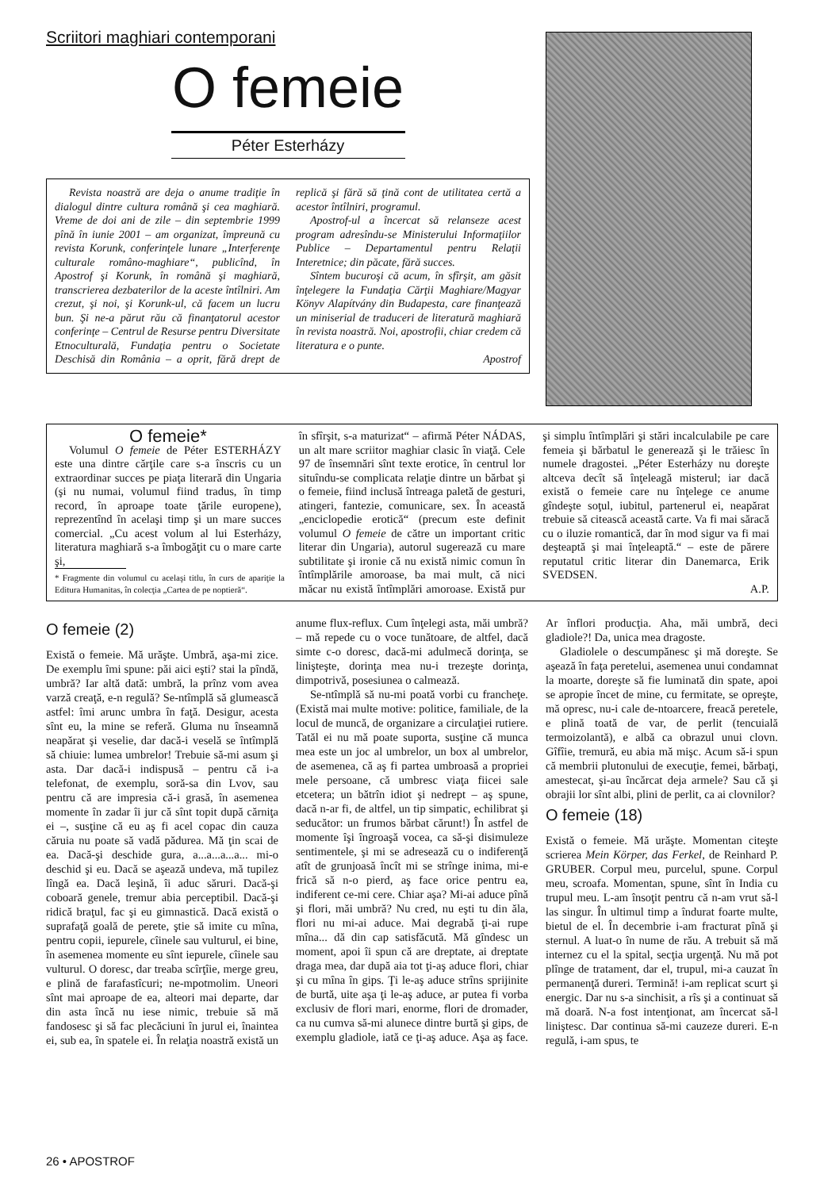Scriitori maghiari contemporani
O femeie
Péter Esterházy
Revista noastră are deja o anume tradiţie în dialogul dintre cultura română şi cea maghiară. Vreme de doi ani de zile – din septembrie 1999 pînă în iunie 2001 – am organizat, împreună cu revista Korunk, conferinţele lunare „Interferenţe culturale româno-maghiare“, publicînd, în Apostrof şi Korunk, în română şi maghiară, transcrierea dezbaterilor de la aceste întîlniri. Am crezut, şi noi, şi Korunk-ul, că facem un lucru bun. Şi ne-a părut rău că finanţatorul acestor conferinţe – Centrul de Resurse pentru Diversitate Etnoculturală, Fundaţia pentru o Societate Deschisă din România – a oprit, fără drept de replică şi fără să ţină cont de utilitatea certă a acestor întîlniri, programul.
Apostrof-ul a încercat să relanseze acest program adresîndu-se Ministerului Informaţiilor Publice – Departamentul pentru Relaţii Interetnice; din păcate, fără succes.
Sîntem bucuroşi că acum, în sfîrşit, am găsit înţelegere la Fundaţia Cărţii Maghiare/Magyar Könyv Alapítvány din Budapesta, care finanţează un miniserial de traduceri de literatură maghiară în revista noastră. Noi, apostrofii, chiar credem că literatura e o punte.
Apostrof
O femeie*
Volumul O femeie de Péter ESTERHÁZY este una dintre cărţile care s-a înscris cu un extraordinar succes pe piaţa literară din Ungaria (şi nu numai, volumul fiind tradus, în timp record, în aproape toate ţările europene), reprezentînd în acelaşi timp şi un mare succes comercial. „Cu acest volum al lui Esterházy, literatura maghiară s-a îmbogăţit cu o mare carte şi,
* Fragmente din volumul cu acelaşi titlu, în curs de apariţie la Editura Humanitas, în colecţia „Cartea de pe noptieră“.
în sfîrşit, s-a maturizat“ – afirmă Péter NÁDAS, un alt mare scriitor maghiar clasic în viaţă. Cele 97 de însemnări sînt texte erotice, în centrul lor situîndu-se complicata relaţie dintre un bărbat şi o femeie, fiind inclusă întreaga paletă de gesturi, atingeri, fantezie, comunicare, sex. În această „enciclopedie erotică“ (precum este definit volumul O femeie de către un important critic literar din Ungaria), autorul sugerează cu mare subtilitate şi ironie că nu există nimic comun în întîmplările amoroase, ba mai mult, că nici măcar nu există întîmplări amoroase. Există pur şi simplu întîmplări şi stări incalculabile pe care femeia şi bărbatul le generează şi le trăiesc în numele dragostei. „Péter Esterházy nu doreşte altceva decît să înţeleagă misterul; iar dacă există o femeie care nu înţelege ce anume gîndeşte soţul, iubitul, partenerul ei, neapărat trebuie să citească această carte. Va fi mai săracă cu o iluzie romantică, dar în mod sigur va fi mai deşteaptă şi mai înţeleaptă.“ – este de părere reputatul critic literar din Danemarca, Erik SVEDSEN.
A.P.
O femeie (2)
Există o femeie. Mă urăşte. Umbră, aşa-mi zice. De exemplu îmi spune: păi aici eşti? stai la pîndă, umbră? Iar altă dată: umbră, la prînz vom avea varză creaţă, e-n regulă? Se-ntîmplă să glumească astfel: îmi arunc umbra în faţă. Desigur, acesta sînt eu, la mine se referă. Gluma nu înseamnă neapărat şi veselie, dar dacă-i veselă se întîmplă să chiuie: lumea umbrelor! Trebuie să-mi asum şi asta. Dar dacă-i indispusă – pentru că i-a telefonat, de exemplu, soră-sa din Lvov, sau pentru că are impresia că-i grasă, în asemenea momente în zadar îi jur că sînt topit după cărniţa ei –, susţine că eu aş fi acel copac din cauza căruia nu poate să vadă pădurea. Mă ţin scai de ea. Dacă-şi deschide gura, a...a...a...a... mi-o deschid şi eu. Dacă se aşează undeva, mă tupilez lîngă ea. Dacă leşină, îi aduc săruri. Dacă-şi coboară genele, tremur abia perceptibil. Dacă-şi ridică braţul, fac şi eu gimnastică. Dacă există o suprafaţă goală de perete, ştie să imite cu mîna, pentru copii, iepurele, cîinele sau vulturul, ei bine, în asemenea momente eu sînt iepurele, cîinele sau vulturul. O doresc, dar treaba scîrţîie, merge greu, e plină de farafastîcuri; ne-mpotmolim. Uneori sînt mai aproape de ea, alteori mai departe, dar din asta încă nu iese nimic, trebuie să mă fandosesc şi să fac plecăciuni în jurul ei, înaintea ei, sub ea, în spatele ei. În relaţia noastră există un anume flux-reflux. Cum înţelegi asta, măi umbră? – mă repede cu o voce tunătoare, de altfel, dacă simte c-o doresc, dacă-mi adulmecă dorinţa, se linişteşte, dorinţa mea nu-i trezeşte dorinţa, dimpotrivă, posesiunea o calmează.
Se-ntîmplă să nu-mi poată vorbi cu francheţe. (Există mai multe motive: politice, familiale, de la locul de muncă, de organizare a circulaţiei rutiere. Tatăl ei nu mă poate suporta, susţine că munca mea este un joc al umbrelor, un box al umbrelor, de asemenea, că aş fi partea umbroasă a propriei mele persoane, că umbresc viaţa fiicei sale etcetera; un bătrîn idiot şi nedrept – aş spune, dacă n-ar fi, de altfel, un tip simpatic, echilibrat şi seducător: un frumos bărbat cărunt!) În astfel de momente îşi îngroaşă vocea, ca să-şi disimuleze sentimentele, şi mi se adresează cu o indiferenţă atît de grunjoasă încît mi se strînge inima, mi-e frică să n-o pierd, aş face orice pentru ea, indiferent ce-mi cere. Chiar aşa? Mi-ai aduce pînă şi flori, măi umbră? Nu cred, nu eşti tu din ăla, flori nu mi-ai aduce. Mai degrabă ţi-ai rupe mîna... dă din cap satisfăcută. Mă gîndesc un moment, apoi îi spun că are dreptate, ai dreptate draga mea, dar după aia tot ţi-aş aduce flori, chiar şi cu mîna în gips. Ţi le-aş aduce strîns sprijinite de burtă, uite aşa ţi le-aş aduce, ar putea fi vorba exclusiv de flori mari, enorme, flori de dromader, ca nu cumva să-mi alunece dintre burtă şi gips, de exemplu gladiole, iată ce ţi-aş aduce. Aşa aş face. Ar înflori producţia. Aha, măi umbră, deci gladiole?! Da, unica mea dragoste.
Gladiolele o descumpănesc şi mă doreşte. Se aşează în faţa peretelui, asemenea unui condamnat la moarte, doreşte să fie luminată din spate, apoi se apropie încet de mine, cu fermitate, se opreşte, mă opresc, nu-i cale de-ntoarcere, freacă peretele, e plină toată de var, de perlit (tencuială termoizolantă), e albă ca obrazul unui clovn. Gîfîie, tremură, eu abia mă mişc. Acum să-i spun că membrii plutonului de execuţie, femei, bărbaţi, amestecat, şi-au încărcat deja armele? Sau că şi obrajii lor sînt albi, plini de perlit, ca ai clovnilor?
O femeie (18)
Există o femeie. Mă urăşte. Momentan citeşte scrierea Mein Körper, das Ferkel, de Reinhard P. GRUBER. Corpul meu, purcelul, spune. Corpul meu, scroafa. Momentan, spune, sînt în India cu trupul meu. L-am însoţit pentru că n-am vrut să-l las singur. În ultimul timp a îndurat foarte multe, bietul de el. În decembrie i-am fracturat pînă şi sternul. A luat-o în nume de rău. A trebuit să mă internez cu el la spital, secţia urgenţă. Nu mă pot plînge de tratament, dar el, trupul, mi-a cauzat în permanenţă dureri. Termină! i-am replicat scurt şi energic. Dar nu s-a sinchisit, a rîs şi a continuat să mă doară. N-a fost intenţionat, am încercat să-l liniştesc. Dar continua să-mi cauzeze dureri. E-n regulă, i-am spus, te
26 • APOSTROF